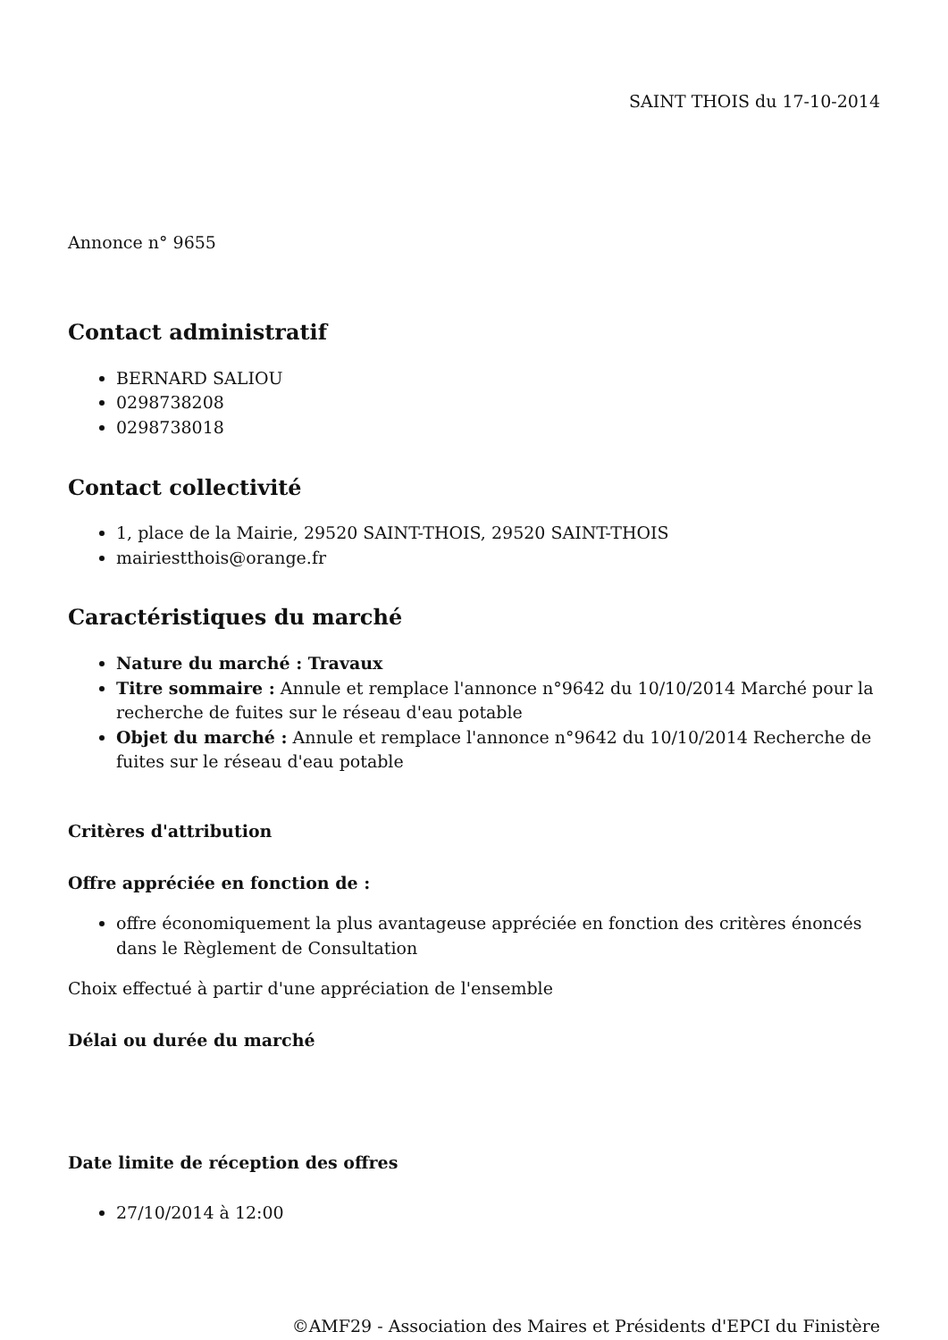SAINT THOIS du 17-10-2014
Annonce n° 9655
Contact administratif
BERNARD SALIOU
0298738208
0298738018
Contact collectivité
1, place de la Mairie, 29520 SAINT-THOIS, 29520 SAINT-THOIS
mairiestthois@orange.fr
Caractéristiques du marché
Nature du marché : Travaux
Titre sommaire : Annule et remplace l'annonce n°9642 du 10/10/2014 Marché pour la recherche de fuites sur le réseau d'eau potable
Objet du marché : Annule et remplace l'annonce n°9642 du 10/10/2014 Recherche de fuites sur le réseau d'eau potable
Critères d'attribution
Offre appréciée en fonction de :
offre économiquement la plus avantageuse appréciée en fonction des critères énoncés dans le Règlement de Consultation
Choix effectué à partir d'une appréciation de l'ensemble
Délai ou durée du marché
Date limite de réception des offres
27/10/2014 à 12:00
©AMF29 - Association des Maires et Présidents d'EPCI du Finistère